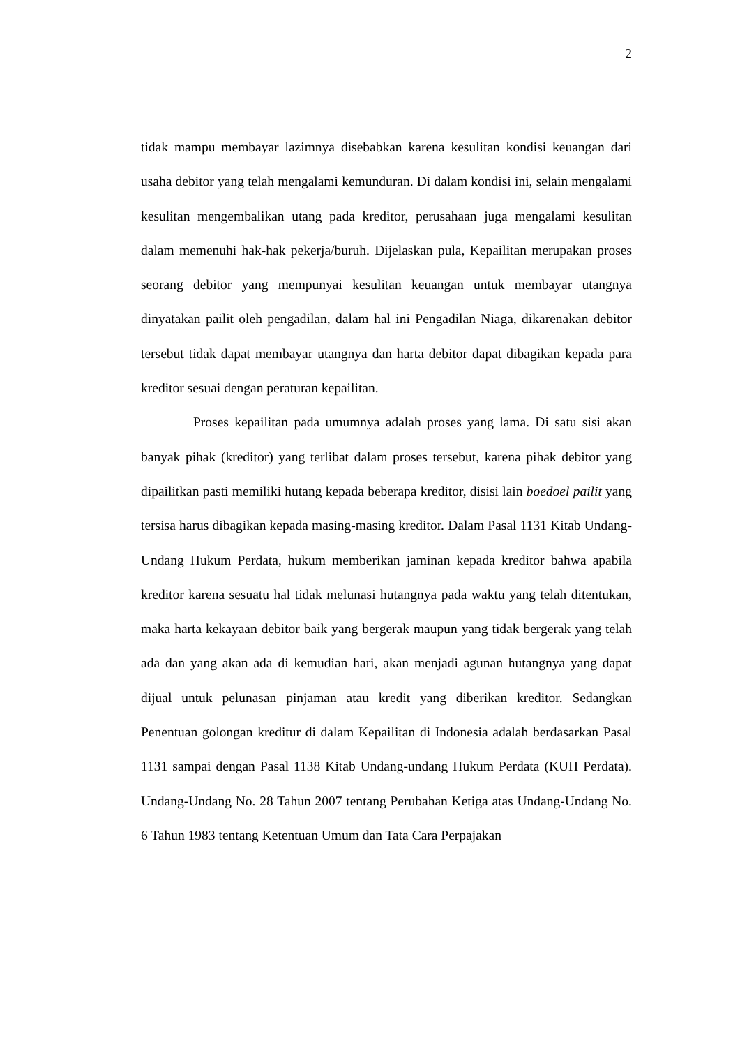2
tidak mampu membayar lazimnya disebabkan karena kesulitan kondisi keuangan dari usaha debitor yang telah mengalami kemunduran. Di dalam kondisi ini, selain mengalami kesulitan mengembalikan utang pada kreditor, perusahaan juga mengalami kesulitan dalam memenuhi hak-hak pekerja/buruh. Dijelaskan pula, Kepailitan merupakan proses seorang debitor yang mempunyai kesulitan keuangan untuk membayar utangnya dinyatakan pailit oleh pengadilan, dalam hal ini Pengadilan Niaga, dikarenakan debitor tersebut tidak dapat membayar utangnya dan harta debitor dapat dibagikan kepada para kreditor sesuai dengan peraturan kepailitan.
Proses kepailitan pada umumnya adalah proses yang lama. Di satu sisi akan banyak pihak (kreditor) yang terlibat dalam proses tersebut, karena pihak debitor yang dipailitkan pasti memiliki hutang kepada beberapa kreditor, disisi lain boedoel pailit yang tersisa harus dibagikan kepada masing-masing kreditor. Dalam Pasal 1131 Kitab Undang-Undang Hukum Perdata, hukum memberikan jaminan kepada kreditor bahwa apabila kreditor karena sesuatu hal tidak melunasi hutangnya pada waktu yang telah ditentukan, maka harta kekayaan debitor baik yang bergerak maupun yang tidak bergerak yang telah ada dan yang akan ada di kemudian hari, akan menjadi agunan hutangnya yang dapat dijual untuk pelunasan pinjaman atau kredit yang diberikan kreditor. Sedangkan Penentuan golongan kreditur di dalam Kepailitan di Indonesia adalah berdasarkan Pasal 1131 sampai dengan Pasal 1138 Kitab Undang-undang Hukum Perdata (KUH Perdata). Undang-Undang No. 28 Tahun 2007 tentang Perubahan Ketiga atas Undang-Undang No. 6 Tahun 1983 tentang Ketentuan Umum dan Tata Cara Perpajakan